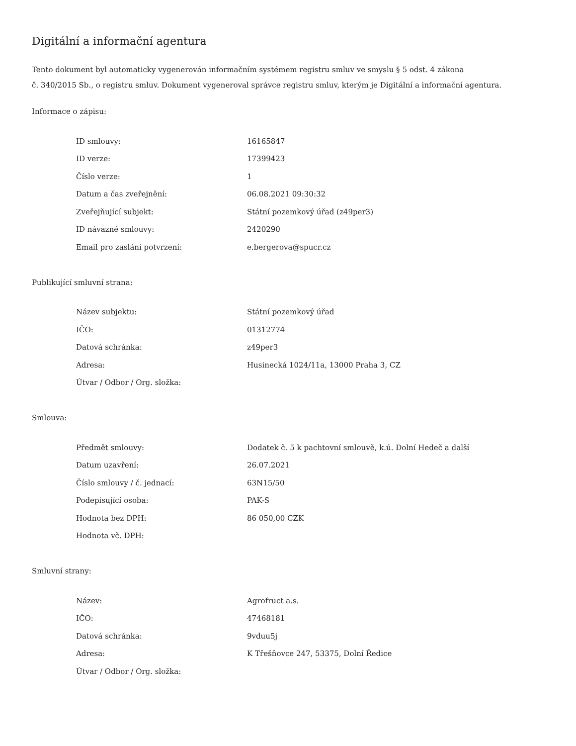Digitální a informační agentura
Tento dokument byl automaticky vygenerován informačním systémem registru smluv ve smyslu § 5 odst. 4 zákona
č. 340/2015 Sb., o registru smluv. Dokument vygeneroval správce registru smluv, kterým je Digitální a informační agentura.
Informace o zápisu:
| ID smlouvy: | 16165847 |
| ID verze: | 17399423 |
| Číslo verze: | 1 |
| Datum a čas zveřejnění: | 06.08.2021 09:30:32 |
| Zveřejňující subjekt: | Státní pozemkový úřad (z49per3) |
| ID návazné smlouvy: | 2420290 |
| Email pro zaslání potvrzení: | e.bergerova@spucr.cz |
Publikující smluvní strana:
| Název subjektu: | Státní pozemkový úřad |
| IČO: | 01312774 |
| Datová schránka: | z49per3 |
| Adresa: | Husinecká 1024/11a, 13000 Praha 3, CZ |
| Útvar / Odbor / Org. složka: | |
Smlouva:
| Předmět smlouvy: | Dodatek č. 5 k pachtovní smlouvě, k.ú. Dolní Hedeč a další |
| Datum uzavření: | 26.07.2021 |
| Číslo smlouvy / č. jednací: | 63N15/50 |
| Podepisující osoba: | PAK-S |
| Hodnota bez DPH: | 86 050,00 CZK |
| Hodnota vč. DPH: | |
Smluvní strany:
| Název: | Agrofruct a.s. |
| IČO: | 47468181 |
| Datová schránka: | 9vduu5j |
| Adresa: | K Třešňovce 247, 53375, Dolní Ředice |
| Útvar / Odbor / Org. složka: | |